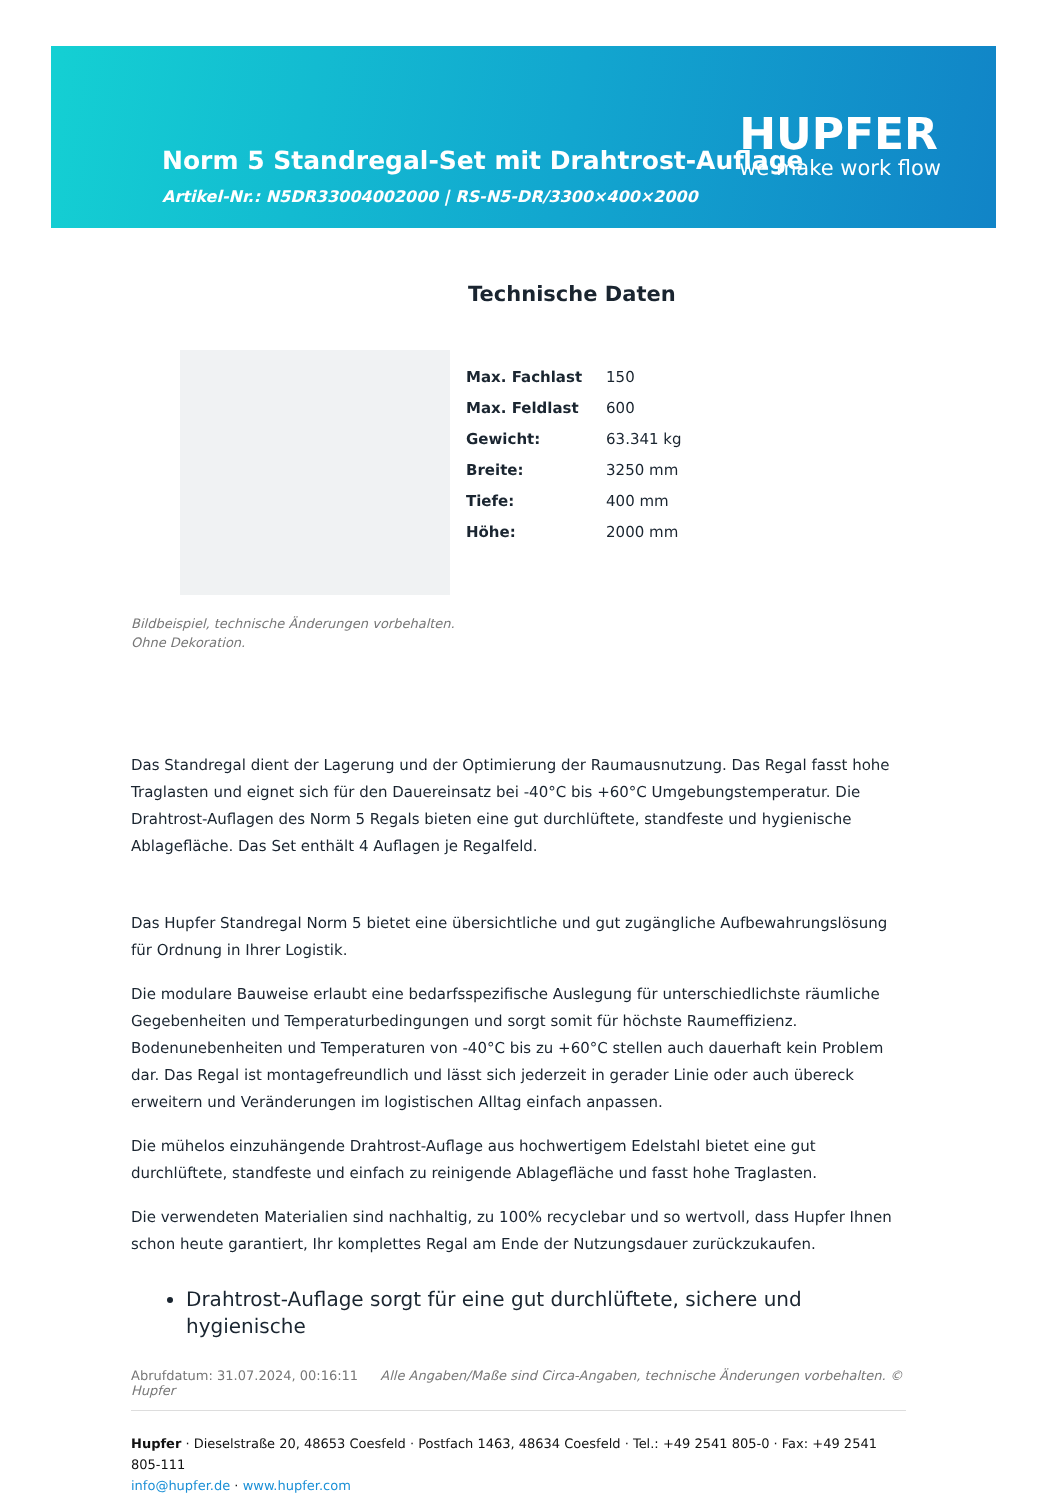Norm 5 Standregal-Set mit Drahtrost-Auflage
Artikel-Nr.: N5DR33004002000 | RS-N5-DR/3300×400×2000
HUPFER
we make work flow
Technische Daten
Bildbeispiel, technische Änderungen vorbehalten.
Ohne Dekoration.
| Max. Fachlast | 150 |
| Max. Feldlast | 600 |
| Gewicht: | 63.341 kg |
| Breite: | 3250 mm |
| Tiefe: | 400 mm |
| Höhe: | 2000 mm |
Das Standregal dient der Lagerung und der Optimierung der Raumausnutzung. Das Regal fasst hohe Traglasten und eignet sich für den Dauereinsatz bei -40°C bis +60°C Umgebungstemperatur. Die Drahtrost-Auflagen des Norm 5 Regals bieten eine gut durchlüftete, standfeste und hygienische Ablagefläche. Das Set enthält 4 Auflagen je Regalfeld.
Das Hupfer Standregal Norm 5 bietet eine übersichtliche und gut zugängliche Aufbewahrungslösung für Ordnung in Ihrer Logistik.
Die modulare Bauweise erlaubt eine bedarfsspezifische Auslegung für unterschiedlichste räumliche Gegebenheiten und Temperaturbedingungen und sorgt somit für höchste Raumeffizienz. Bodenunebenheiten und Temperaturen von -40°C bis zu +60°C stellen auch dauerhaft kein Problem dar. Das Regal ist montagefreundlich und lässt sich jederzeit in gerader Linie oder auch übereck erweitern und Veränderungen im logistischen Alltag einfach anpassen.
Die mühelos einzuhängende Drahtrost-Auflage aus hochwertigem Edelstahl bietet eine gut durchlüftete, standfeste und einfach zu reinigende Ablagefläche und fasst hohe Traglasten.
Die verwendeten Materialien sind nachhaltig, zu 100% recyclebar und so wertvoll, dass Hupfer Ihnen schon heute garantiert, Ihr komplettes Regal am Ende der Nutzungsdauer zurückzukaufen.
Drahtrost-Auflage sorgt für eine gut durchlüftete, sichere und hygienische
Abrufdatum: 31.07.2024, 00:16:11 Alle Angaben/Maße sind Circa-Angaben, technische Änderungen vorbehalten. © Hupfer
Hupfer · Dieselstraße 20, 48653 Coesfeld · Postfach 1463, 48634 Coesfeld · Tel.: +49 2541 805-0 · Fax: +49 2541 805-111
info@hupfer.de · www.hupfer.com